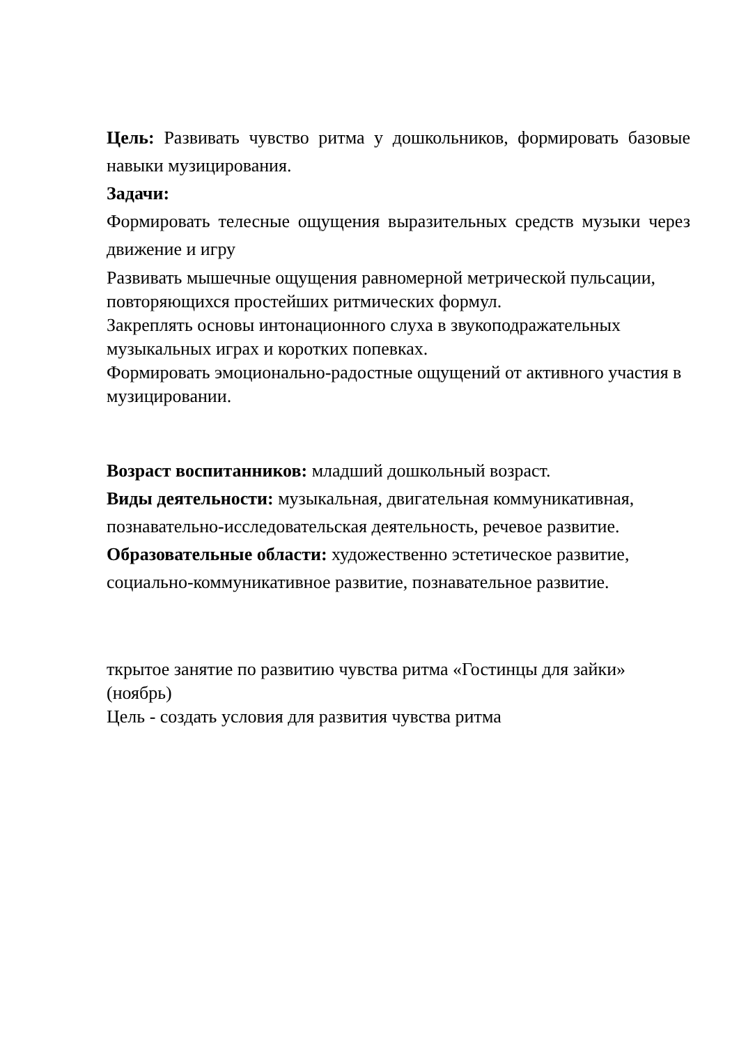Цель: Развивать чувство ритма у дошкольников, формировать базовые навыки музицирования.
Задачи:
Формировать телесные ощущения выразительных средств музыки через движение и игру
Развивать мышечные ощущения равномерной метрической пульсации, повторяющихся простейших ритмических формул.
Закреплять основы интонационного слуха в звукоподражательных музыкальных играх и коротких попевках.
Формировать эмоционально-радостные ощущений от активного участия в музицировании.
Возраст воспитанников: младший дошкольный возраст.
Виды деятельности: музыкальная, двигательная коммуникативная, познавательно-исследовательская деятельность, речевое развитие.
Образовательные области: художественно эстетическое развитие, социально-коммуникативное развитие, познавательное развитие.
ткрытое занятие по развитию чувства ритма «Гостинцы для зайки» (ноябрь)
Цель - создать условия для развития чувства ритма